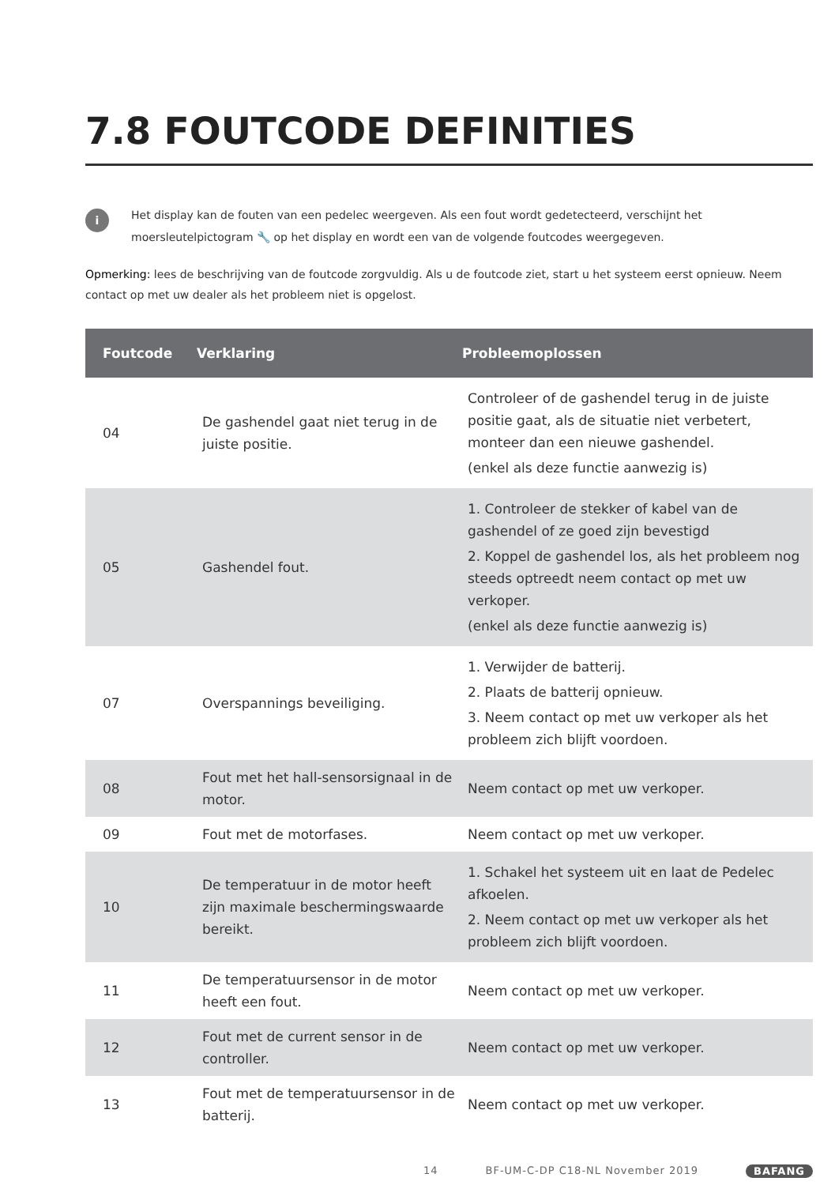7.8 FOUTCODE DEFINITIES
i
Het display kan de fouten van een pedelec weergeven. Als een fout wordt gedetecteerd, verschijnt het moersleutelpictogram 🔧 op het display en wordt een van de volgende foutcodes weergegeven.
Opmerking: lees de beschrijving van de foutcode zorgvuldig. Als u de foutcode ziet, start u het systeem eerst opnieuw. Neem contact op met uw dealer als het probleem niet is opgelost.
| Foutcode | Verklaring | Probleemoplossen |
| --- | --- | --- |
| 04 | De gashendel gaat niet terug in de juiste positie. | Controleer of de gashendel terug in de juiste positie gaat, als de situatie niet verbetert, monteer dan een nieuwe gashendel. (enkel als deze functie aanwezig is) |
| 05 | Gashendel fout. | 1. Controleer de stekker of kabel van de gashendel of ze goed zijn bevestigd 2. Koppel de gashendel los, als het probleem nog steeds optreedt neem contact op met uw verkoper. (enkel als deze functie aanwezig is) |
| 07 | Overspannings beveiliging. | 1. Verwijder de batterij. 2. Plaats de batterij opnieuw. 3. Neem contact op met uw verkoper als het probleem zich blijft voordoen. |
| 08 | Fout met het hall-sensorsignaal in de motor. | Neem contact op met uw verkoper. |
| 09 | Fout met de motorfases. | Neem contact op met uw verkoper. |
| 10 | De temperatuur in de motor heeft zijn maximale beschermingswaarde bereikt. | 1. Schakel het systeem uit en laat de Pedelec afkoelen. 2. Neem contact op met uw verkoper als het probleem zich blijft voordoen. |
| 11 | De temperatuursensor in de motor heeft een fout. | Neem contact op met uw verkoper. |
| 12 | Fout met de current sensor in de controller. | Neem contact op met uw verkoper. |
| 13 | Fout met de temperatuursensor in de batterij. | Neem contact op met uw verkoper. |
14 BF-UM-C-DP C18-NL November 2019 BAFANG